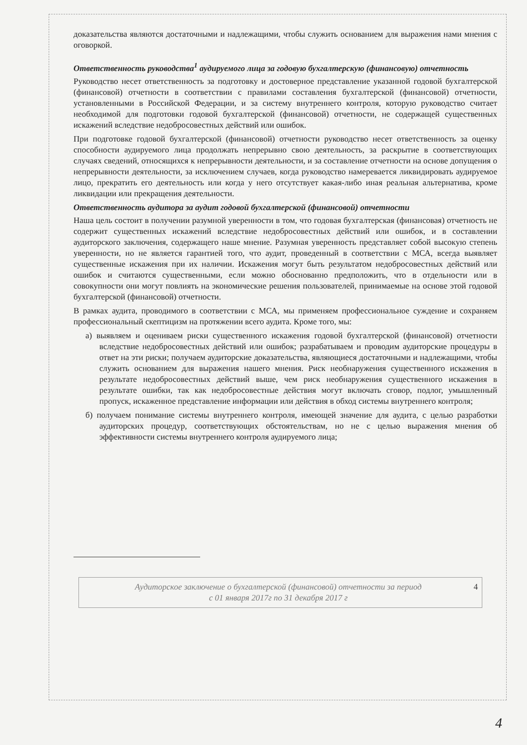доказательства являются достаточными и надлежащими, чтобы служить основанием для выражения нами мнения с оговоркой.
Ответственность руководства<sup>1</sup> аудируемого лица за годовую бухгалтерскую (финансовую) отчетность
Руководство несет ответственность за подготовку и достоверное представление указанной годовой бухгалтерской (финансовой) отчетности в соответствии с правилами составления бухгалтерской (финансовой) отчетности, установленными в Российской Федерации, и за систему внутреннего контроля, которую руководство считает необходимой для подготовки годовой бухгалтерской (финансовой) отчетности, не содержащей существенных искажений вследствие недобросовестных действий или ошибок.
При подготовке годовой бухгалтерской (финансовой) отчетности руководство несет ответственность за оценку способности аудируемого лица продолжать непрерывно свою деятельность, за раскрытие в соответствующих случаях сведений, относящихся к непрерывности деятельности, и за составление отчетности на основе допущения о непрерывности деятельности, за исключением случаев, когда руководство намеревается ликвидировать аудируемое лицо, прекратить его деятельность или когда у него отсутствует какая-либо иная реальная альтернатива, кроме ликвидации или прекращения деятельности.
Ответственность аудитора за аудит годовой бухгалтерской (финансовой) отчетности
Наша цель состоит в получении разумной уверенности в том, что годовая бухгалтерская (финансовая) отчетность не содержит существенных искажений вследствие недобросовестных действий или ошибок, и в составлении аудиторского заключения, содержащего наше мнение. Разумная уверенность представляет собой высокую степень уверенности, но не является гарантией того, что аудит, проведенный в соответствии с МСА, всегда выявляет существенные искажения при их наличии. Искажения могут быть результатом недобросовестных действий или ошибок и считаются существенными, если можно обоснованно предположить, что в отдельности или в совокупности они могут повлиять на экономические решения пользователей, принимаемые на основе этой годовой бухгалтерской (финансовой) отчетности.
В рамках аудита, проводимого в соответствии с МСА, мы применяем профессиональное суждение и сохраняем профессиональный скептицизм на протяжении всего аудита. Кроме того, мы:
а) выявляем и оцениваем риски существенного искажения годовой бухгалтерской (финансовой) отчетности вследствие недобросовестных действий или ошибок; разрабатываем и проводим аудиторские процедуры в ответ на эти риски; получаем аудиторские доказательства, являющиеся достаточными и надлежащими, чтобы служить основанием для выражения нашего мнения. Риск необнаружения существенного искажения в результате недобросовестных действий выше, чем риск необнаружения существенного искажения в результате ошибки, так как недобросовестные действия могут включать сговор, подлог, умышленный пропуск, искаженное представление информации или действия в обход системы внутреннего контроля;
б) получаем понимание системы внутреннего контроля, имеющей значение для аудита, с целью разработки аудиторских процедур, соответствующих обстоятельствам, но не с целью выражения мнения об эффективности системы внутреннего контроля аудируемого лица;
Аудиторское заключение о бухгалтерской (финансовой) отчетности за период
с 01 января 2017г по 31 декабря 2017 г
4
4